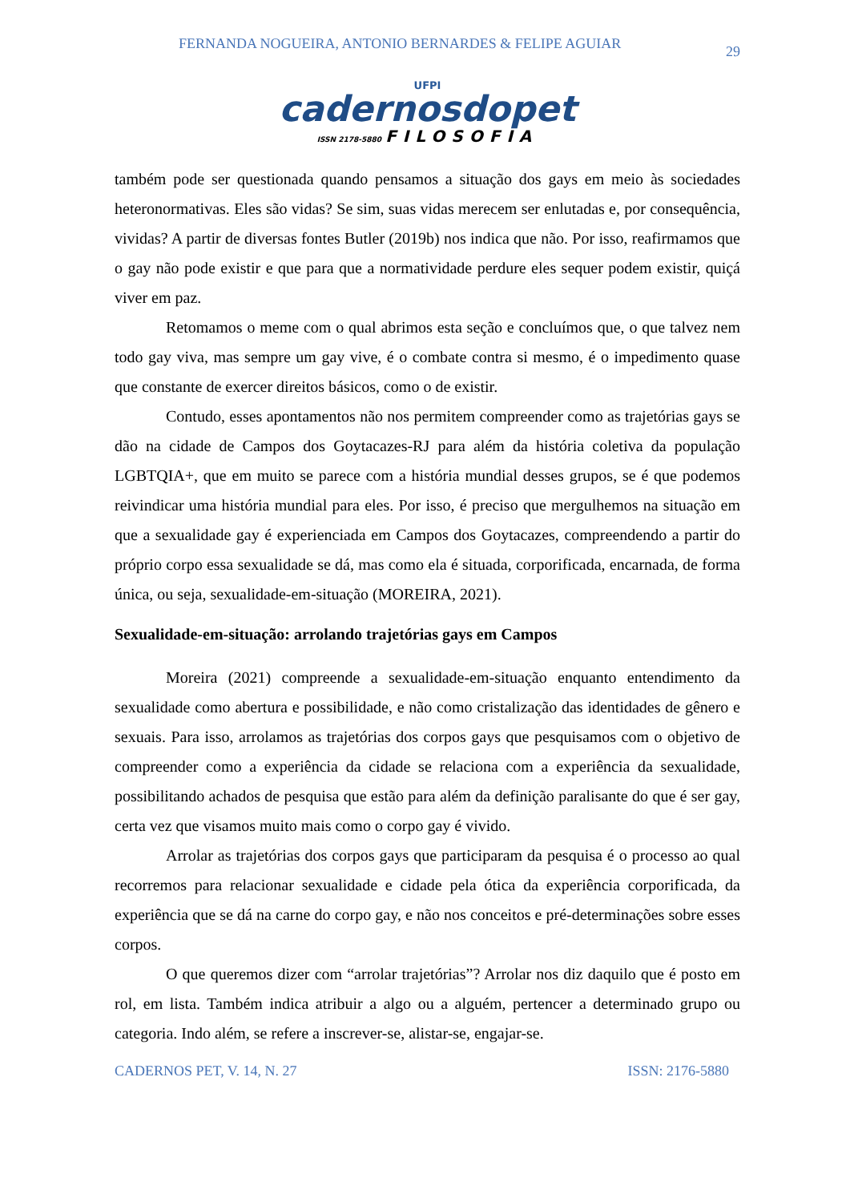FERNANDA NOGUEIRA, ANTONIO BERNARDES & FELIPE AGUIAR 29
UFPI
cadernosdopet
ISSN 2178-5880 FILOSOFIA
também pode ser questionada quando pensamos a situação dos gays em meio às sociedades heteronormativas. Eles são vidas? Se sim, suas vidas merecem ser enlutadas e, por consequência, vividas? A partir de diversas fontes Butler (2019b) nos indica que não. Por isso, reafirmamos que o gay não pode existir e que para que a normatividade perdure eles sequer podem existir, quiçá viver em paz.
Retomamos o meme com o qual abrimos esta seção e concluímos que, o que talvez nem todo gay viva, mas sempre um gay vive, é o combate contra si mesmo, é o impedimento quase que constante de exercer direitos básicos, como o de existir.
Contudo, esses apontamentos não nos permitem compreender como as trajetórias gays se dão na cidade de Campos dos Goytacazes-RJ para além da história coletiva da população LGBTQIA+, que em muito se parece com a história mundial desses grupos, se é que podemos reivindicar uma história mundial para eles. Por isso, é preciso que mergulhemos na situação em que a sexualidade gay é experienciada em Campos dos Goytacazes, compreendendo a partir do próprio corpo essa sexualidade se dá, mas como ela é situada, corporificada, encarnada, de forma única, ou seja, sexualidade-em-situação (MOREIRA, 2021).
Sexualidade-em-situação: arrolando trajetórias gays em Campos
Moreira (2021) compreende a sexualidade-em-situação enquanto entendimento da sexualidade como abertura e possibilidade, e não como cristalização das identidades de gênero e sexuais. Para isso, arrolamos as trajetórias dos corpos gays que pesquisamos com o objetivo de compreender como a experiência da cidade se relaciona com a experiência da sexualidade, possibilitando achados de pesquisa que estão para além da definição paralisante do que é ser gay, certa vez que visamos muito mais como o corpo gay é vivido.
Arrolar as trajetórias dos corpos gays que participaram da pesquisa é o processo ao qual recorremos para relacionar sexualidade e cidade pela ótica da experiência corporificada, da experiência que se dá na carne do corpo gay, e não nos conceitos e pré-determinações sobre esses corpos.
O que queremos dizer com “arrolar trajetórias”? Arrolar nos diz daquilo que é posto em rol, em lista. Também indica atribuir a algo ou a alguém, pertencer a determinado grupo ou categoria. Indo além, se refere a inscrever-se, alistar-se, engajar-se.
CADERNOS PET, V. 14, N. 27 ISSN: 2176-5880